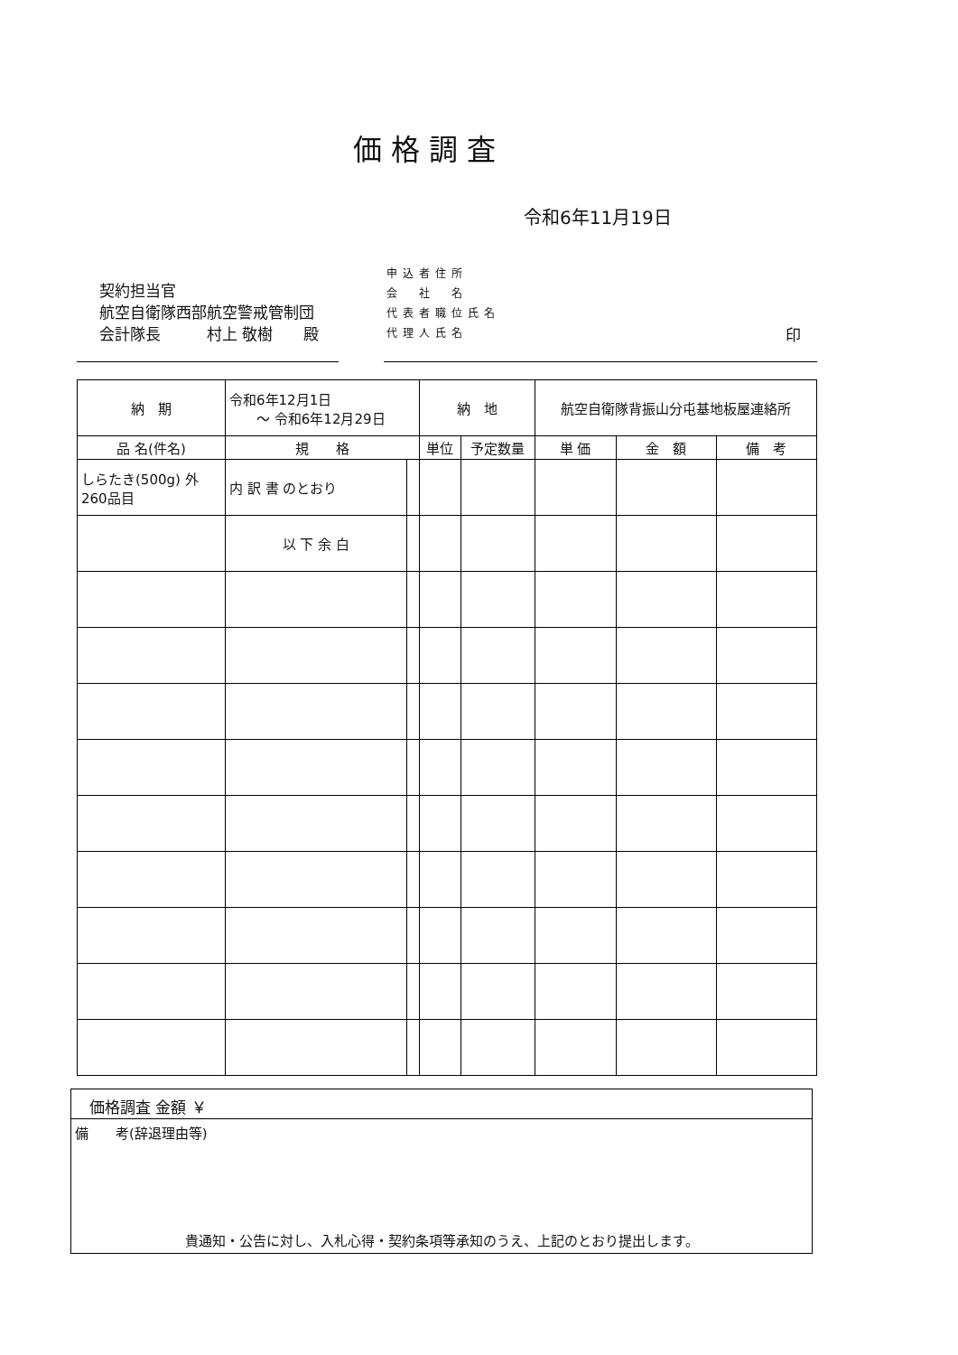価格調査
令和6年11月19日
契約担当官
航空自衛隊西部航空警戒管制団
会計隊長　　　村上 敬樹　　殿
申込者住所
会　社　名
代表者職位氏名
代理人氏名
印
| 納 期 | 令和6年12月1日 ～ 令和6年12月29日 | | 納 地 | | 航空自衛隊背振山分屯基地板屋連絡所 | | |
| 品 名(件名) | 規 格 | | 単位 | 予定数量 | 単 価 | 金 額 | 備 考 |
| しらたき(500g) 外 260品目 | 内 訳 書 のとおり | | | | | | |
| | 以 下 余 白 | | | | | | |
価格調査 金額 ￥
備　　考(辞退理由等)
貴通知・公告に対し、入札心得・契約条項等承知のうえ、上記のとおり提出します。